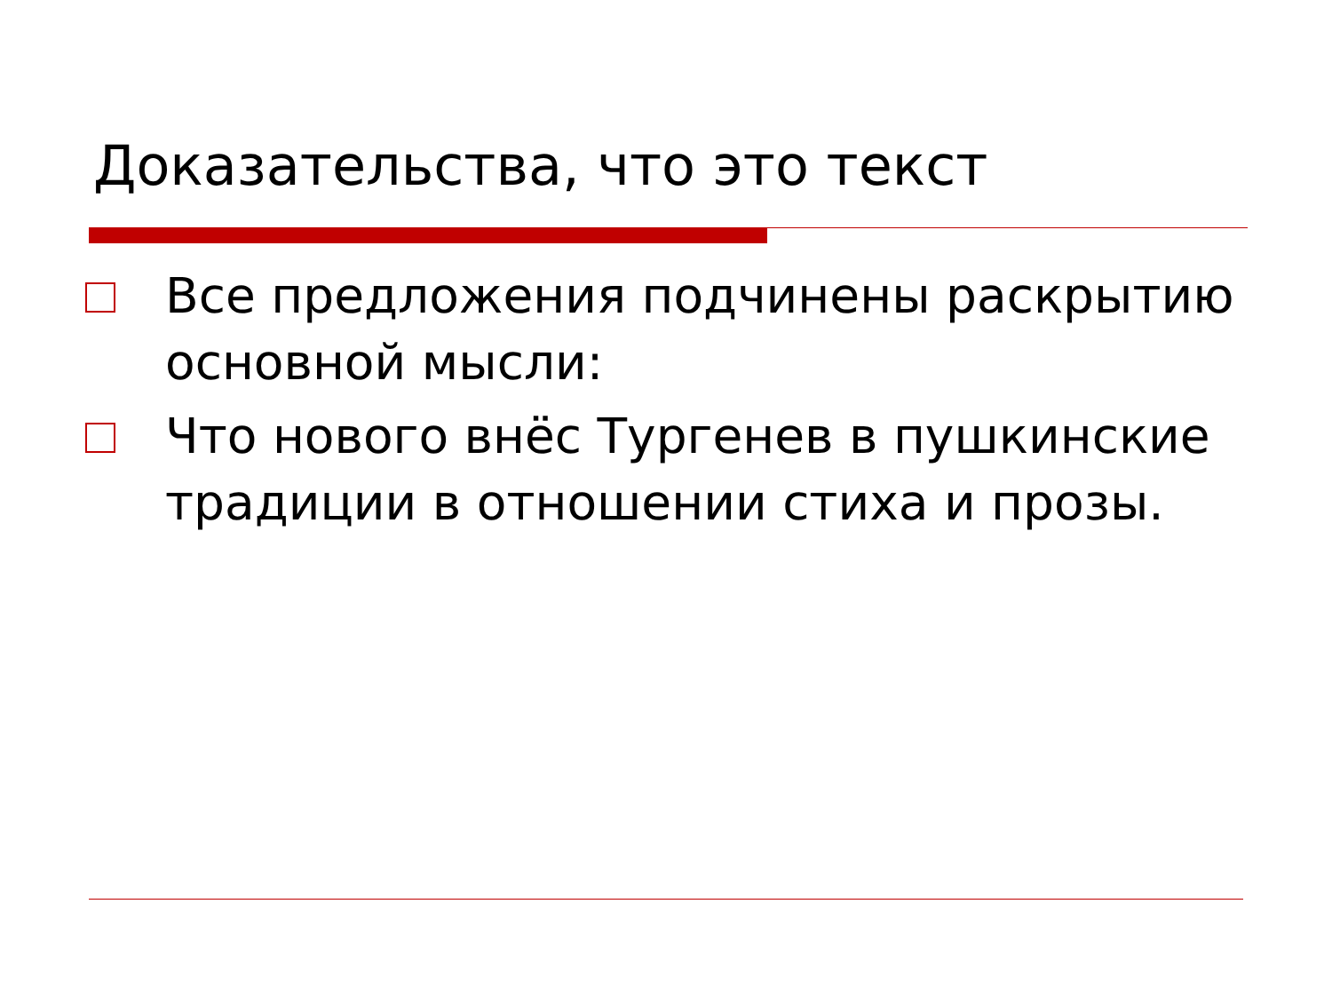Доказательства, что это текст
Все предложения подчинены раскрытию основной мысли:
Что нового внёс Тургенев в пушкинские традиции в отношении стиха и прозы.